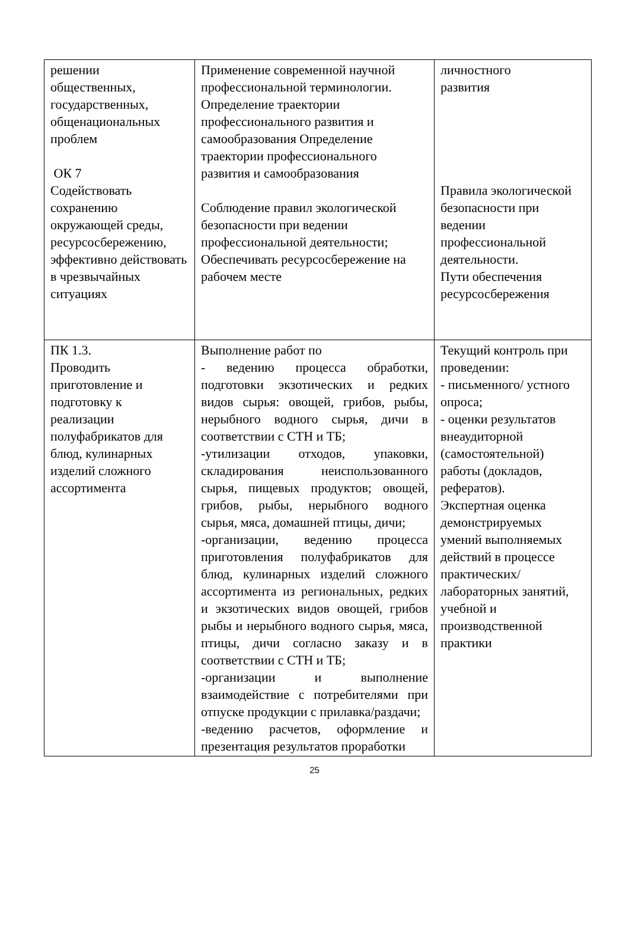| решении общественных, государственных, общенациональных проблем ОК 7 Содействовать сохранению окружающей среды, ресурсосбережению, эффективно действовать в чрезвычайных ситуациях | Применение современной научной профессиональной терминологии. Определение траектории профессионального развития и самообразования Определение траектории профессионального развития и самообразования Соблюдение правил экологической безопасности при ведении профессиональной деятельности; Обеспечивать ресурсосбережение на рабочем месте | личностного развития Правила экологической безопасности при ведении профессиональной деятельности. Пути обеспечения ресурсосбережения |
| ПК 1.3. Проводить приготовление и подготовку к реализации полуфабрикатов для блюд, кулинарных изделий сложного ассортимента | Выполнение работ по - ведению процесса обработки, подготовки экзотических и редких видов сырья: овощей, грибов, рыбы, нерыбного водного сырья, дичи в соответствии с СТН и ТБ; -утилизации отходов, упаковки, складирования неиспользованного сырья, пищевых продуктов; овощей, грибов, рыбы, нерыбного водного сырья, мяса, домашней птицы, дичи; -организации, ведению процесса приготовления полуфабрикатов для блюд, кулинарных изделий сложного ассортимента из региональных, редких и экзотических видов овощей, грибов рыбы и нерыбного водного сырья, мяса, птицы, дичи согласно заказу и в соответствии с СТН и ТБ; -организации и выполнение взаимодействие с потребителями при отпуске продукции с прилавка/раздачи; -ведению расчетов, оформление и презентация результатов проработки | Текущий контроль при проведении: - письменного/ устного опроса; - оценки результатов внеаудиторной (самостоятельной) работы (докладов, рефератов). Экспертная оценка демонстрируемых умений выполняемых действий в процессе практических/ лабораторных занятий, учебной и производственной практики |
25